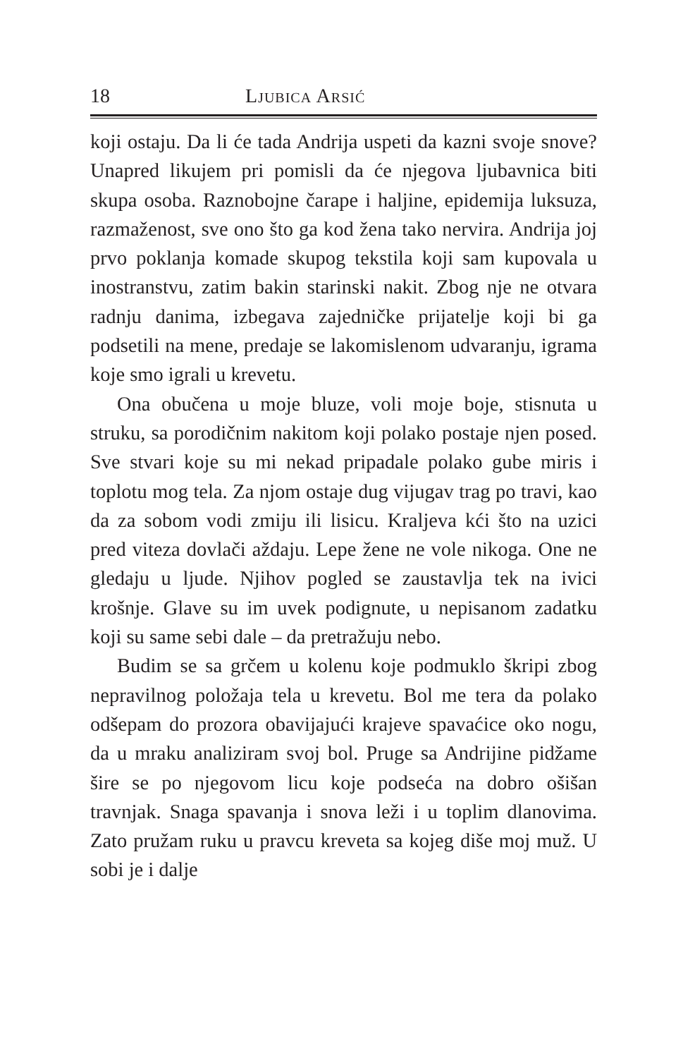18 Ljubica Arsić
koji ostaju. Da li će tada Andrija uspeti da kazni svoje snove? Unapred likujem pri pomisli da će njegova ljubavnica biti skupa osoba. Raznobojne čarape i haljine, epidemija luksuza, razmaženost, sve ono što ga kod žena tako nervira. Andrija joj prvo poklanja komade skupog tekstila koji sam kupovala u inostranstvu, zatim bakin starinski nakit. Zbog nje ne otvara radnju danima, izbegava zajedničke prijatelje koji bi ga podsetili na mene, predaje se lakomislenom udvaranju, igrama koje smo igrali u krevetu.
Ona obučena u moje bluze, voli moje boje, stisnuta u struku, sa porodičnim nakitom koji polako postaje njen posed. Sve stvari koje su mi nekad pripadale polako gube miris i toplotu mog tela. Za njom ostaje dug vijugav trag po travi, kao da za sobom vodi zmiju ili lisicu. Kraljeva kći što na uzici pred viteza dovlači aždaju. Lepe žene ne vole nikoga. One ne gledaju u ljude. Njihov pogled se zaustavlja tek na ivici krošnje. Glave su im uvek podignute, u nepisanom zadatku koji su same sebi dale – da pretražuju nebo.
Budim se sa grčem u kolenu koje podmuklo škripi zbog nepravilnog položaja tela u krevetu. Bol me tera da polako odšepam do prozora obavijajući krajeve spavaćice oko nogu, da u mraku analiziram svoj bol. Pruge sa Andrijine pidžame šire se po njegovom licu koje podseća na dobro ošišan travnjak. Snaga spavanja i snova leži i u toplim dlanovima. Zato pružam ruku u pravcu kreveta sa kojeg diše moj muž. U sobi je i dalje